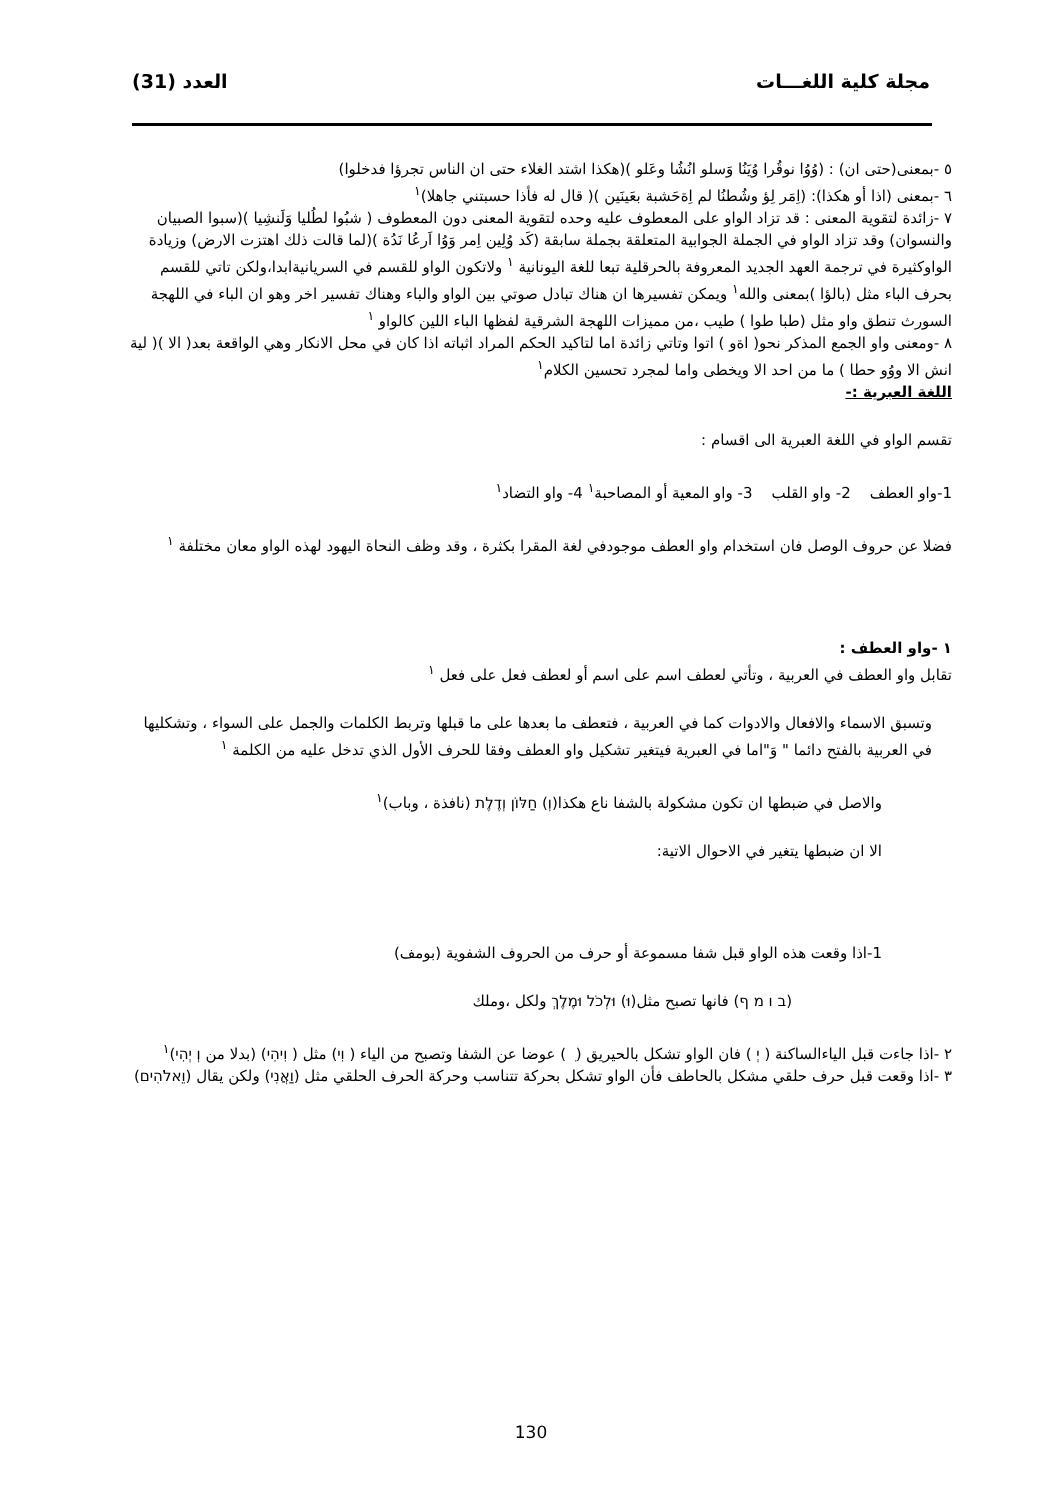مجلة كلية اللغـــات العدد (31)
٥ -بمعنى(حتى ان) : (وُوُا نوقُرا وُيَنُا وَسلو انُشُا وعَلو )(هكذا اشتد الغلاء حتى ان الناس تجرؤا فدخلوا)
٦ -بمعنى (اذا أو هكذا): (اِمَر لِؤ وشُطنُا لم اِةحَشبة بعَينَين )( قال له فأذا حسبتني جاهلا)<sup>١</sup>
٧ -زائدة لتقوية المعنى : قد تزاد الواو على المعطوف عليه وحده لتقوية المعنى دون المعطوف ( شبُوا لطُليا وَلَنشِيا )(سبوا الصبيان والنسوان) وقد تزاد الواو في الجملة الجوابية المتعلقة بجملة سابقة (كَد وُلِين اِمر وَوُا اَرعُا نَدُة )(لما قالت ذلك اهتزت الارض) وزيادة الواوكثيرة في ترجمة العهد الجديد المعروفة بالحرقلية تبعا للغة اليونانية <sup>١</sup> ولاتكون الواو للقسم في السريانيةابدا،ولكن تاتي للقسم بحرف الباء مثل (بالؤا )بمعنى والله<sup>١</sup> ويمكن تفسيرها ان هناك تبادل صوتي بين الواو والباء وهناك تفسير اخر وهو ان الباء في اللهجة السورث تنطق واو مثل (طبا طوا ) طيب ،من مميزات اللهجة الشرقية لفظها الباء اللين كالواو <sup>١</sup>
٨ -ومعنى واو الجمع المذكر نحو( اةو ) اتوا وتاتي زائدة اما لتاكيد الحكم المراد اثباته اذا كان في محل الانكار وهي الواقعة بعد( الا )( لية انش الا ووُو حطا ) ما من احد الا ويخطى واما لمجرد تحسين الكلام<sup>١</sup>
اللغة العبرية :-
تقسم الواو في اللغة العبرية الى اقسام :
1-واو العطف 2- واو القلب 3- واو المعية أو المصاحبة<sup>١</sup> 4- واو التضاد<sup>١</sup>
فضلا عن حروف الوصل فان استخدام واو العطف موجودفي لغة المقرا بكثرة ، وقد وظف النحاة اليهود لهذه الواو معان مختلفة <sup>١</sup>
١ -واو العطف :
تقابل واو العطف في العربية ، وتأتي لعطف اسم على اسم أو لعطف فعل على فعل <sup>١</sup>
وتسبق الاسماء والافعال والادوات كما في العربية ، فتعطف ما بعدها على ما قبلها وتربط الكلمات والجمل على السواء ، وتشكليها في العربية بالفتح دائما " وَ"اما في العبرية فيتغير تشكيل واو العطف وفقا للحرف الأول الذي تدخل عليه من الكلمة <sup>١</sup>
والاصل في ضبطها ان تكون مشكولة بالشفا ناع هكذا(וְ) חַלּוֹן וְדֶלֶת (نافذة ، وباب)<sup>١</sup>
الا ان ضبطها يتغير في الاحوال الاتية:
1-اذا وقعت هذه الواو قبل شفا مسموعة أو حرف من الحروف الشفوية (بومف)
(ב ו מ ף) فانها تصبح مثل(וּ) וּלְכֹל וּמֶלֶךְ ولكل ،وملك
٢ -اذا جاءت قبل الياءالساكنة ( יְ ) فان الواو تشكل بالحيريق ( ִ ) عوضا عن الشفا وتصبح من الياء ( וִי) مثل ( וִיהִי) (بدلا من וְ יְהִי)<sup>١</sup>
٣ -اذا وقعت قبل حرف حلقي مشكل بالحاطف فأن الواو تشكل بحركة تتناسب وحركة الحرف الحلقي مثل (וַאֲנִי) ولكن يقال (וֵאלֹהִים)
130